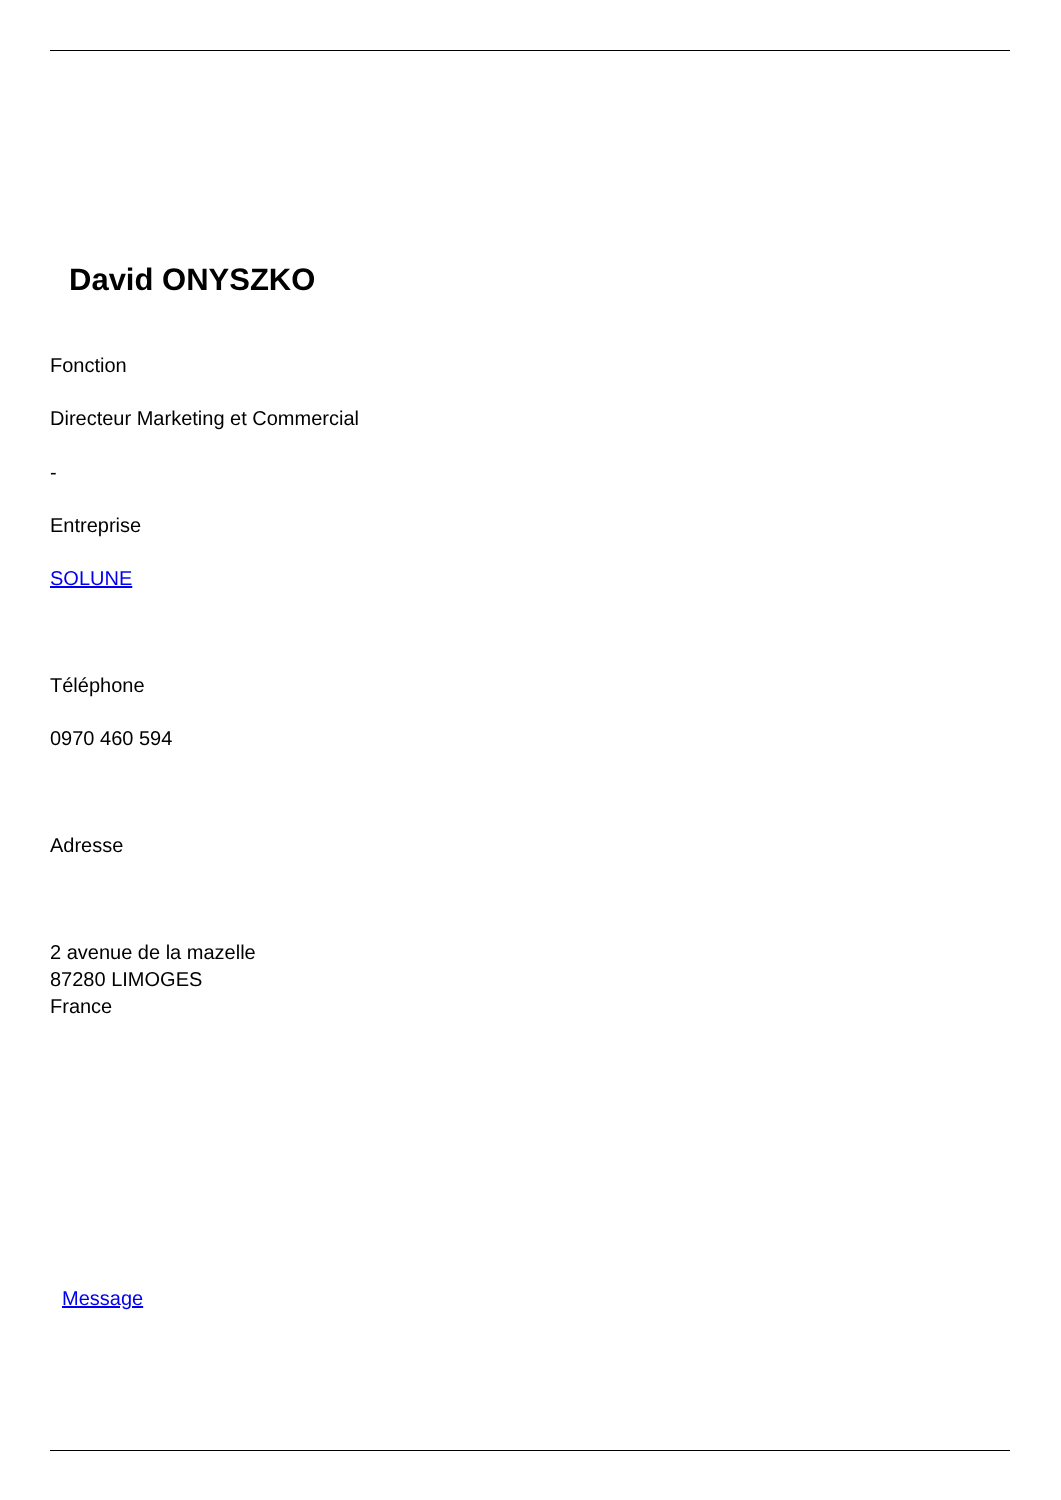David ONYSZKO
Fonction
Directeur Marketing et Commercial
-
Entreprise
SOLUNE
Téléphone
0970 460 594
Adresse
2 avenue de la mazelle
87280 LIMOGES
France
Message